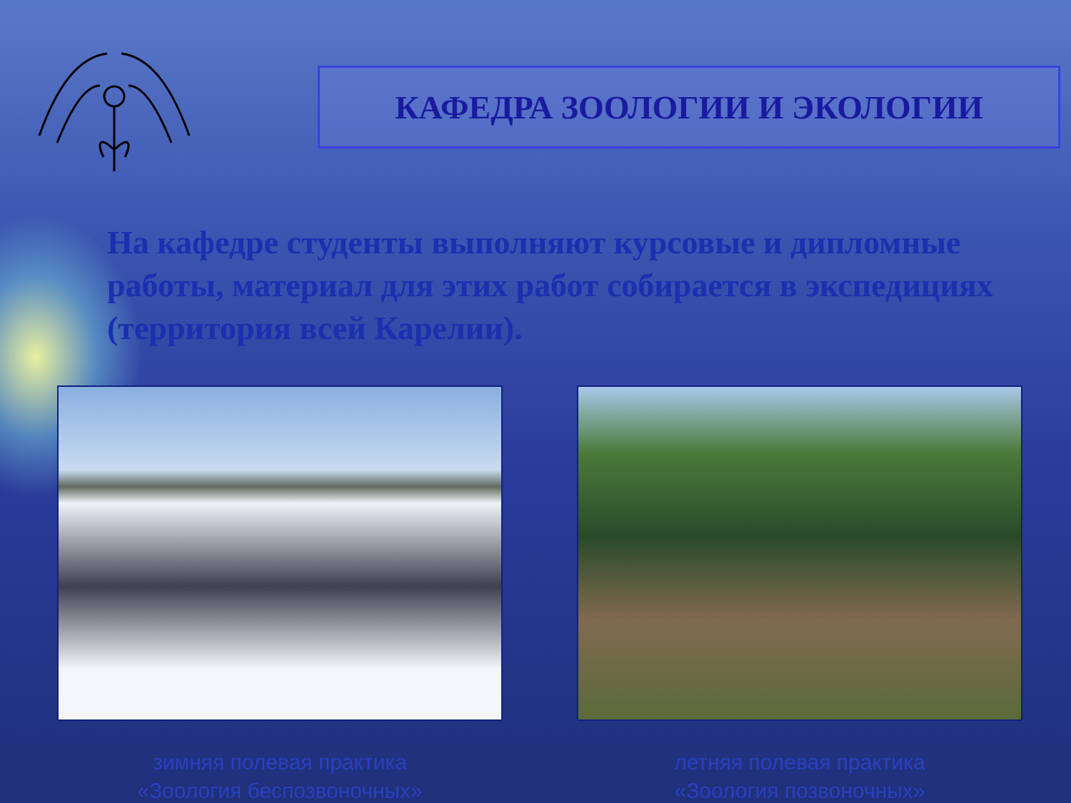КАФЕДРА ЗООЛОГИИ И ЭКОЛОГИИ
На кафедре студенты выполняют курсовые и дипломные работы, материал для этих работ собирается в экспедициях (территория всей Карелии).
зимняя полевая практика
«Зоология беспозвоночных»
летняя полевая практика
«Зоология позвоночных»